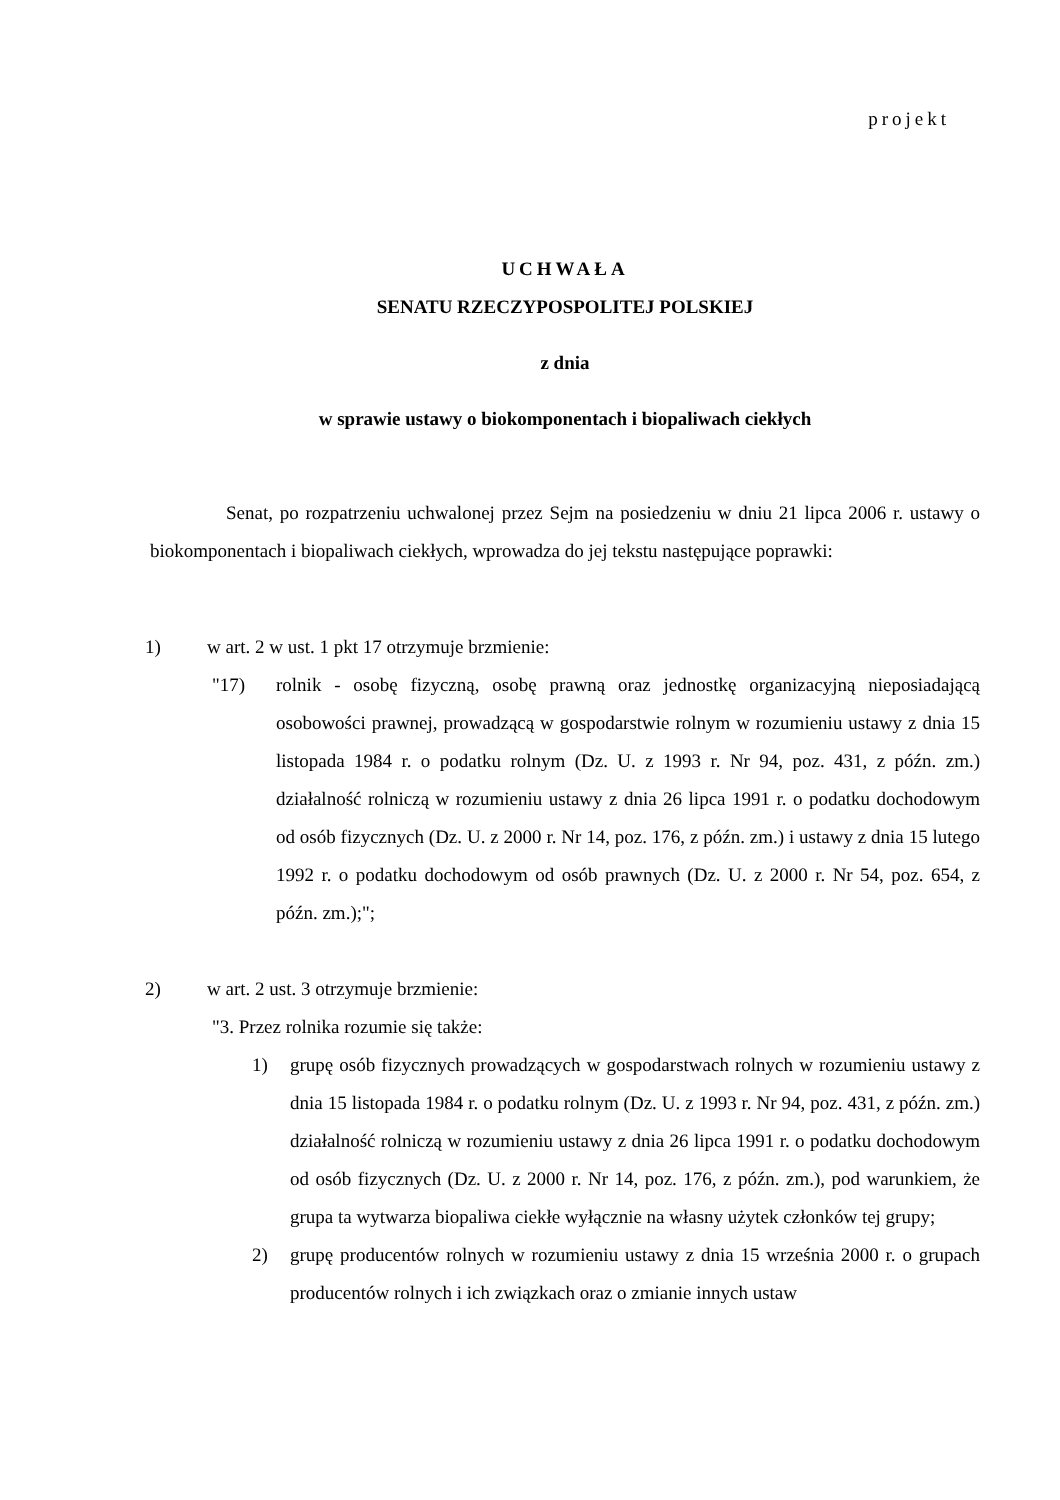projekt
UCHWAŁA
SENATU RZECZYPOSPOLITEJ POLSKIEJ
z dnia
w sprawie ustawy o biokomponentach i biopaliwach ciekłych
Senat, po rozpatrzeniu uchwalonej przez Sejm na posiedzeniu w dniu 21 lipca 2006 r. ustawy o biokomponentach i biopaliwach ciekłych, wprowadza do jej tekstu następujące poprawki:
1) w art. 2 w ust. 1 pkt 17 otrzymuje brzmienie:
"17) rolnik - osobę fizyczną, osobę prawną oraz jednostkę organizacyjną nieposiadającą osobowości prawnej, prowadzącą w gospodarstwie rolnym w rozumieniu ustawy z dnia 15 listopada 1984 r. o podatku rolnym (Dz. U. z 1993 r. Nr 94, poz. 431, z późn. zm.) działalność rolniczą w rozumieniu ustawy z dnia 26 lipca 1991 r. o podatku dochodowym od osób fizycznych (Dz. U. z 2000 r. Nr 14, poz. 176, z późn. zm.) i ustawy z dnia 15 lutego 1992 r. o podatku dochodowym od osób prawnych (Dz. U. z 2000 r. Nr 54, poz. 654, z późn. zm.);";
2) w art. 2 ust. 3 otrzymuje brzmienie:
"3. Przez rolnika rozumie się także:
1) grupę osób fizycznych prowadzących w gospodarstwach rolnych w rozumieniu ustawy z dnia 15 listopada 1984 r. o podatku rolnym (Dz. U. z 1993 r. Nr 94, poz. 431, z późn. zm.) działalność rolniczą w rozumieniu ustawy z dnia 26 lipca 1991 r. o podatku dochodowym od osób fizycznych (Dz. U. z 2000 r. Nr 14, poz. 176, z późn. zm.), pod warunkiem, że grupa ta wytwarza biopaliwa ciekłe wyłącznie na własny użytek członków tej grupy;
2) grupę producentów rolnych w rozumieniu ustawy z dnia 15 września 2000 r. o grupach producentów rolnych i ich związkach oraz o zmianie innych ustaw